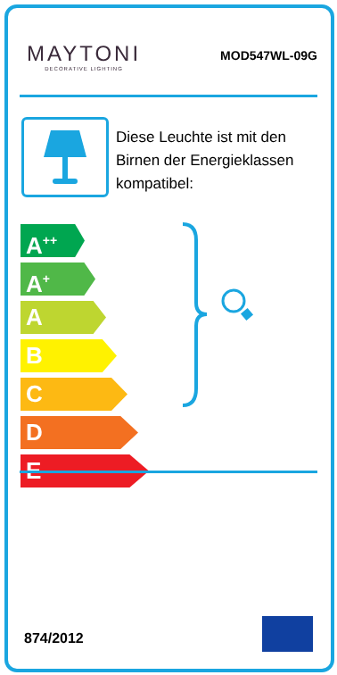MAYTONI
DECORATIVE LIGHTING
MOD547WL-09G
Diese Leuchte ist mit den Birnen der Energieklassen kompatibel:
A<sup>++</sup>
A<sup>+</sup>
A
B
C
D
E
874/2012